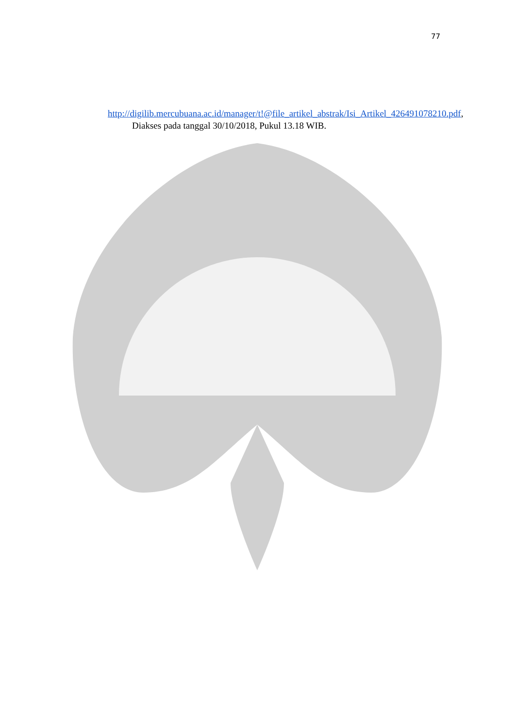77
http://digilib.mercubuana.ac.id/manager/t!@file_artikel_abstrak/Isi_Artikel_426491078210.pdf, Diakses pada tanggal 30/10/2018, Pukul 13.18 WIB.